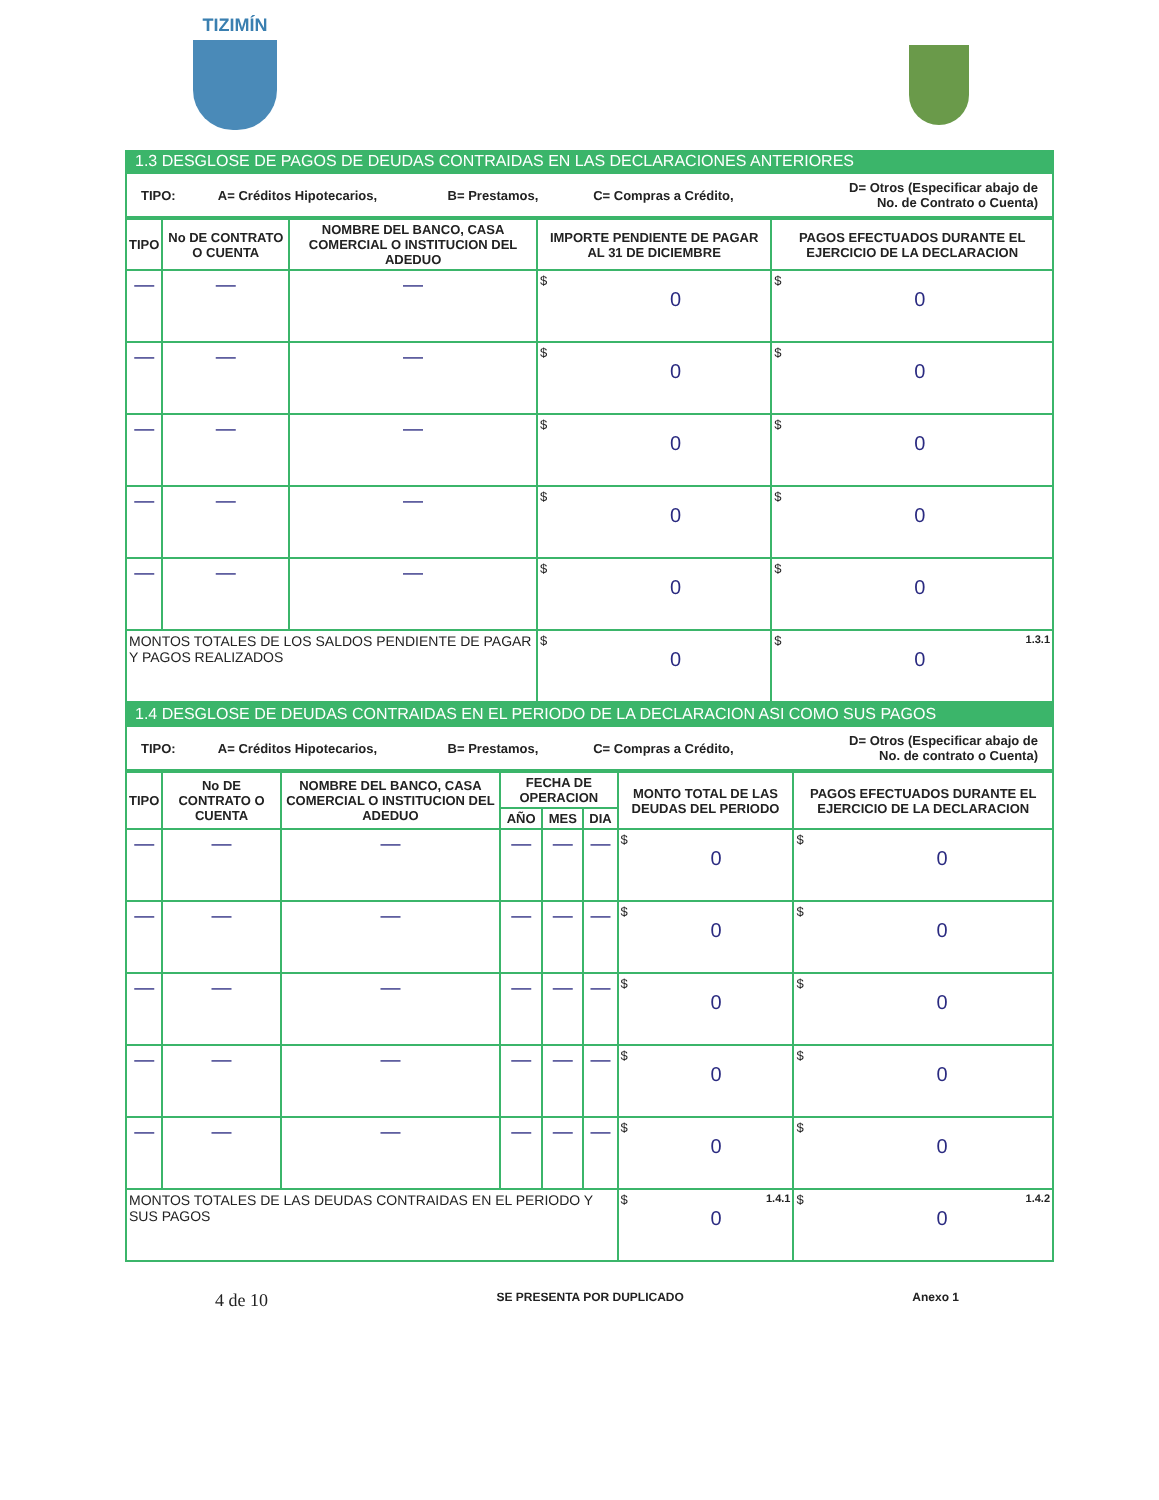TIZIMÍN
1.3 DESGLOSE DE PAGOS DE DEUDAS CONTRAIDAS EN LAS DECLARACIONES ANTERIORES
| TIPO: | A= Créditos Hipotecarios, | B= Prestamos, | C= Compras a Crédito, | D= Otros (Especificar abajo de No. de Contrato o Cuenta) |
| TIPO | No DE CONTRATO O CUENTA | NOMBRE DEL BANCO, CASA COMERCIAL O INSTITUCION DEL ADEDUO | IMPORTE PENDIENTE DE PAGAR AL 31 DE DICIEMBRE | PAGOS EFECTUADOS DURANTE EL EJERCICIO DE LA DECLARACION |
| --- | --- | --- | --- | --- |
| — | — | — | $ 0 | $ 0 |
| — | — | — | $ 0 | $ 0 |
| — | — | — | $ 0 | $ 0 |
| — | — | — | $ 0 | $ 0 |
| — | — | — | $ 0 | $ 0 |
| MONTOS TOTALES DE LOS SALDOS PENDIENTE DE PAGAR Y PAGOS REALIZADOS | | | $ 0 | $ 1.3.1 0 |
1.4 DESGLOSE DE DEUDAS CONTRAIDAS EN EL PERIODO DE LA DECLARACION ASI COMO SUS PAGOS
| TIPO: | A= Créditos Hipotecarios, | B= Prestamos, | C= Compras a Crédito, | D= Otros (Especificar abajo de No. de contrato o Cuenta) |
| TIPO | No DE CONTRATO O CUENTA | NOMBRE DEL BANCO, CASA COMERCIAL O INSTITUCION DEL ADEDUO | FECHA DE OPERACION | | | MONTO TOTAL DE LAS DEUDAS DEL PERIODO | PAGOS EFECTUADOS DURANTE EL EJERCICIO DE LA DECLARACION |
| --- | --- | --- | --- | --- | --- | --- | --- |
| | | | AÑO | MES | DIA | | |
| — | — | — | — | — | — | $ 0 | $ 0 |
| — | — | — | — | — | — | $ 0 | $ 0 |
| — | — | — | — | — | — | $ 0 | $ 0 |
| — | — | — | — | — | — | $ 0 | $ 0 |
| — | — | — | — | — | — | $ 0 | $ 0 |
| MONTOS TOTALES DE LAS DEUDAS CONTRAIDAS EN EL PERIODO Y SUS PAGOS | | | | | | $ 1.4.1 0 | $ 1.4.2 0 |
4 de 10 SE PRESENTA POR DUPLICADO Anexo 1